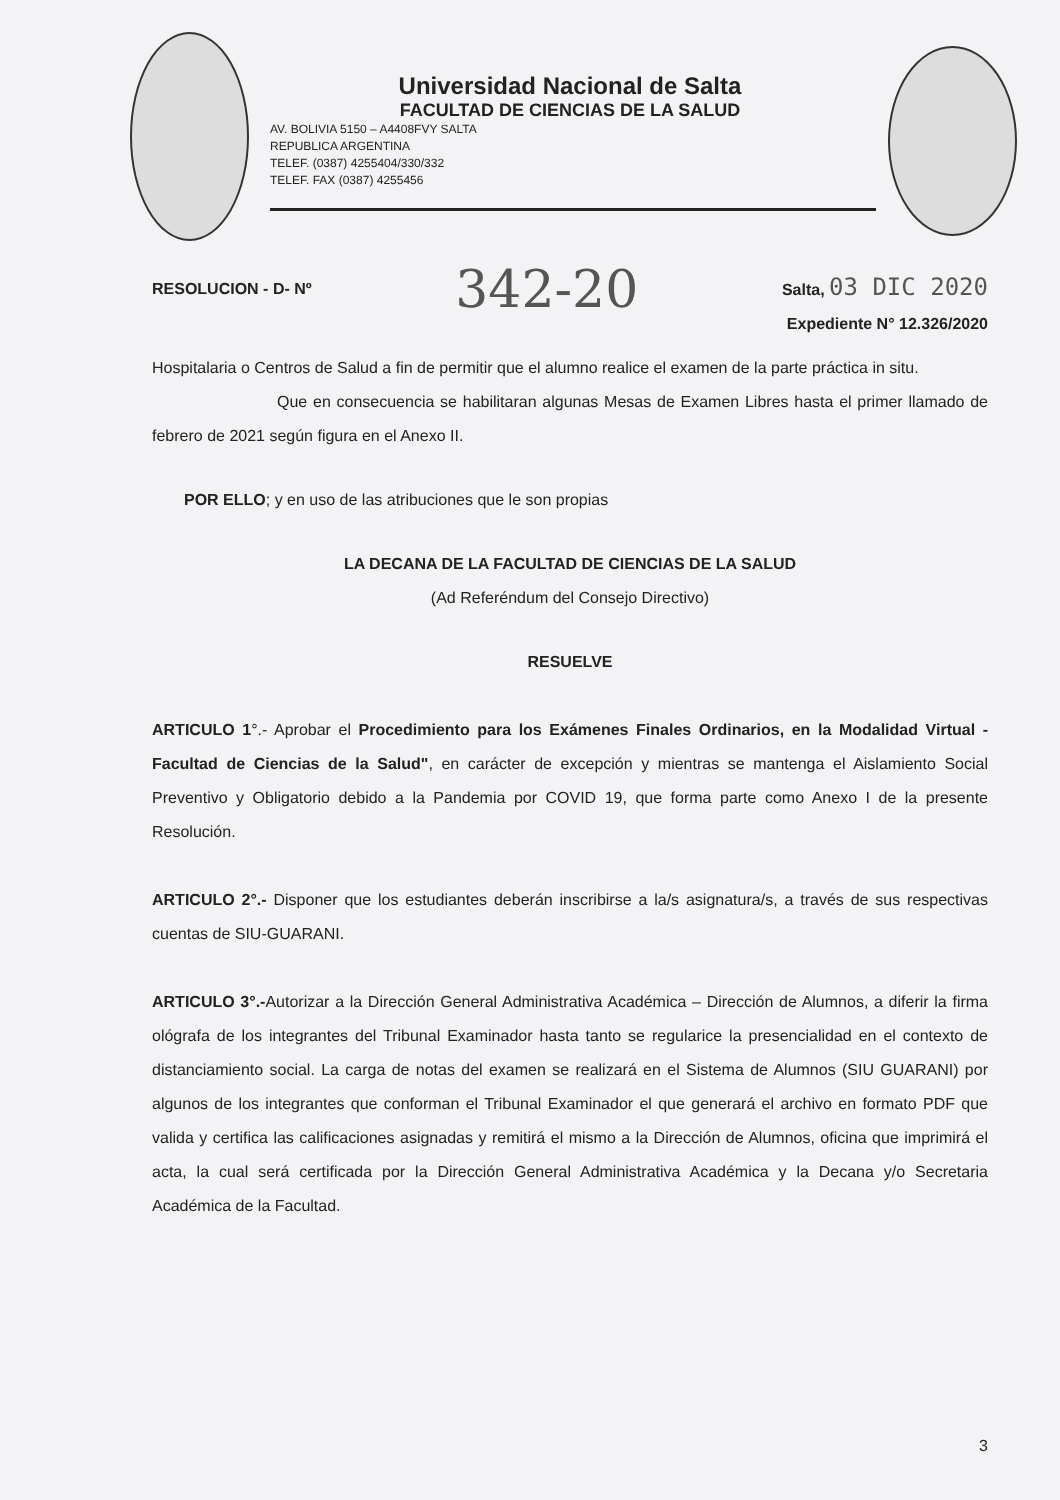Universidad Nacional de Salta
FACULTAD DE CIENCIAS DE LA SALUD
AV. BOLIVIA 5150 – A4408FVY SALTA
REPUBLICA ARGENTINA
TELEF. (0387) 4255404/330/332
TELEF. FAX (0387) 4255456
RESOLUCION - D- Nº 342-20 Salta, 03 DIC 2020
Expediente N° 12.326/2020
Hospitalaria o Centros de Salud a fin de permitir que el alumno realice el examen de la parte práctica in situ.
Que en consecuencia se habilitaran algunas Mesas de Examen Libres hasta el primer llamado de febrero de 2021 según figura en el Anexo II.
POR ELLO; y en uso de las atribuciones que le son propias
LA DECANA DE LA FACULTAD DE CIENCIAS DE LA SALUD
(Ad Referéndum del Consejo Directivo)
RESUELVE
ARTICULO 1°.- Aprobar el Procedimiento para los Exámenes Finales Ordinarios, en la Modalidad Virtual - Facultad de Ciencias de la Salud", en carácter de excepción y mientras se mantenga el Aislamiento Social Preventivo y Obligatorio debido a la Pandemia por COVID 19, que forma parte como Anexo I de la presente Resolución.
ARTICULO 2°.- Disponer que los estudiantes deberán inscribirse a la/s asignatura/s, a través de sus respectivas cuentas de SIU-GUARANI.
ARTICULO 3°.-Autorizar a la Dirección General Administrativa Académica – Dirección de Alumnos, a diferir la firma ológrafa de los integrantes del Tribunal Examinador hasta tanto se regularice la presencialidad en el contexto de distanciamiento social. La carga de notas del examen se realizará en el Sistema de Alumnos (SIU GUARANI) por algunos de los integrantes que conforman el Tribunal Examinador el que generará el archivo en formato PDF que valida y certifica las calificaciones asignadas y remitirá el mismo a la Dirección de Alumnos, oficina que imprimirá el acta, la cual será certificada por la Dirección General Administrativa Académica y la Decana y/o Secretaria Académica de la Facultad.
3